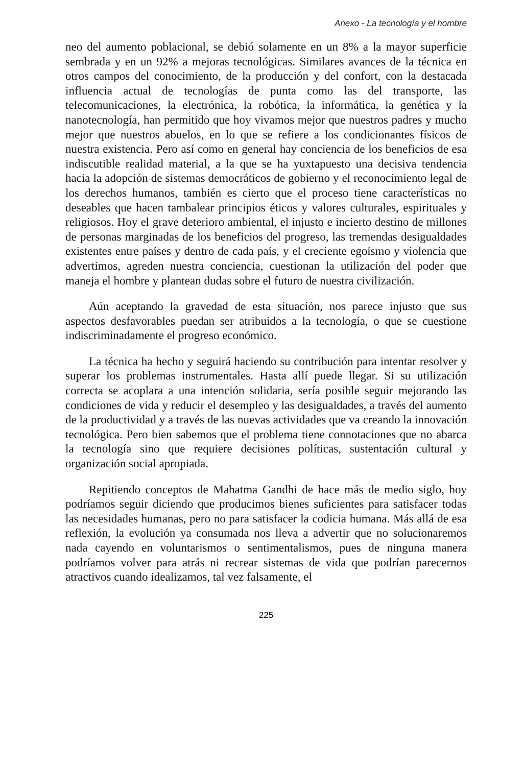Anexo - La tecnología y el hombre
neo del aumento poblacional, se debió solamente en un 8% a la mayor superficie sembrada y en un 92% a mejoras tecnológicas. Similares avances de la técnica en otros campos del conocimiento, de la producción y del confort, con la destacada influencia actual de tecnologías de punta como las del transporte, las telecomunicaciones, la electrónica, la robótica, la informática, la genética y la nanotecnología, han permitido que hoy vivamos mejor que nuestros padres y mucho mejor que nuestros abuelos, en lo que se refiere a los condicionantes físicos de nuestra existencia. Pero así como en general hay conciencia de los beneficios de esa indiscutible realidad material, a la que se ha yuxtapuesto una decisiva tendencia hacia la adopción de sistemas democráticos de gobierno y el reconocimiento legal de los derechos humanos, también es cierto que el proceso tiene características no deseables que hacen tambalear principios éticos y valores culturales, espirituales y religiosos. Hoy el grave deterioro ambiental, el injusto e incierto destino de millones de personas marginadas de los beneficios del progreso, las tremendas desigualdades existentes entre países y dentro de cada país, y el creciente egoísmo y violencia que advertimos, agreden nuestra conciencia, cuestionan la utilización del poder que maneja el hombre y plantean dudas sobre el futuro de nuestra civilización.
Aún aceptando la gravedad de esta situación, nos parece injusto que sus aspectos desfavorables puedan ser atribuidos a la tecnología, o que se cuestione indiscriminadamente el progreso económico.
La técnica ha hecho y seguirá haciendo su contribución para intentar resolver y superar los problemas instrumentales. Hasta allí puede llegar. Si su utilización correcta se acoplara a una intención solidaria, sería posible seguir mejorando las condiciones de vida y reducir el desempleo y las desigualdades, a través del aumento de la productividad y a través de las nuevas actividades que va creando la innovación tecnológica. Pero bien sabemos que el problema tiene connotaciones que no abarca la tecnología sino que requiere decisiones políticas, sustentación cultural y organización social apropiada.
Repitiendo conceptos de Mahatma Gandhi de hace más de medio siglo, hoy podríamos seguir diciendo que producimos bienes suficientes para satisfacer todas las necesidades humanas, pero no para satisfacer la codicia humana. Más allá de esa reflexión, la evolución ya consumada nos lleva a advertir que no solucionaremos nada cayendo en voluntarismos o sentimentalismos, pues de ninguna manera podríamos volver para atrás ni recrear sistemas de vida que podrían parecernos atractivos cuando idealizamos, tal vez falsamente, el
225